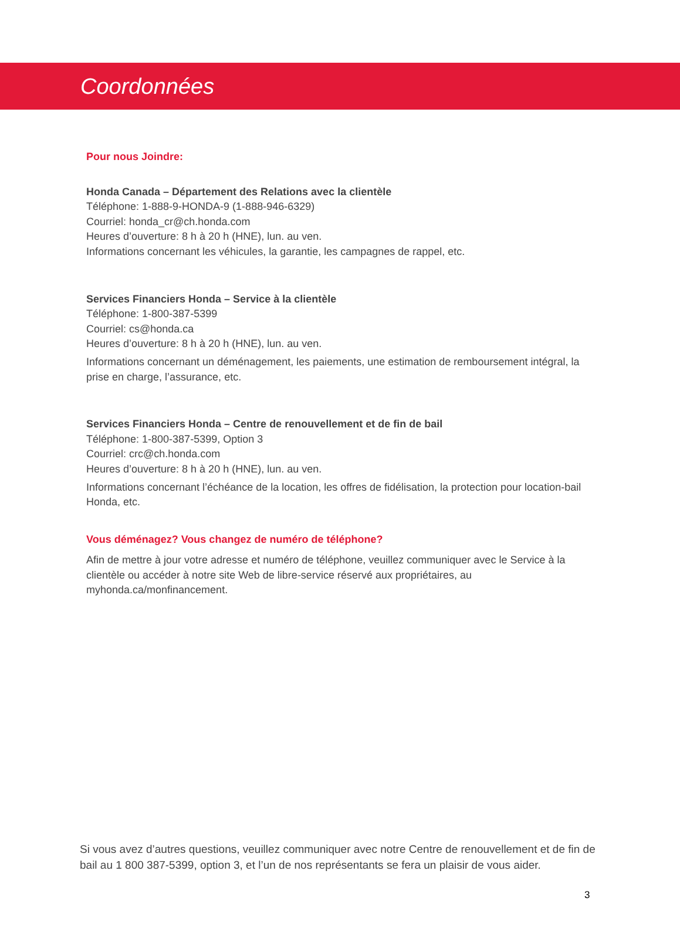Coordonnées
Pour nous Joindre:
Honda Canada – Département des Relations avec la clientèle
Téléphone: 1-888-9-HONDA-9 (1-888-946-6329)
Courriel: honda_cr@ch.honda.com
Heures d’ouverture: 8 h à 20 h (HNE), lun. au ven.
Informations concernant les véhicules, la garantie, les campagnes de rappel, etc.
Services Financiers Honda – Service à la clientèle
Téléphone: 1-800-387-5399
Courriel: cs@honda.ca
Heures d’ouverture: 8 h à 20 h (HNE), lun. au ven.
Informations concernant un déménagement, les paiements, une estimation de remboursement intégral, la prise en charge, l’assurance, etc.
Services Financiers Honda – Centre de renouvellement et de fin de bail
Téléphone: 1-800-387-5399, Option 3
Courriel: crc@ch.honda.com
Heures d’ouverture: 8 h à 20 h (HNE), lun. au ven.
Informations concernant l’échéance de la location, les offres de fidélisation, la protection pour location-bail Honda, etc.
Vous déménagez? Vous changez de numéro de téléphone?
Afin de mettre à jour votre adresse et numéro de téléphone, veuillez communiquer avec le Service à la clientèle ou accéder à notre site Web de libre-service réservé aux propriétaires, au myhonda.ca/monfinancement.
Si vous avez d’autres questions, veuillez communiquer avec notre Centre de renouvellement et de fin de bail au 1 800 387-5399, option 3, et l’un de nos représentants se fera un plaisir de vous aider.
3